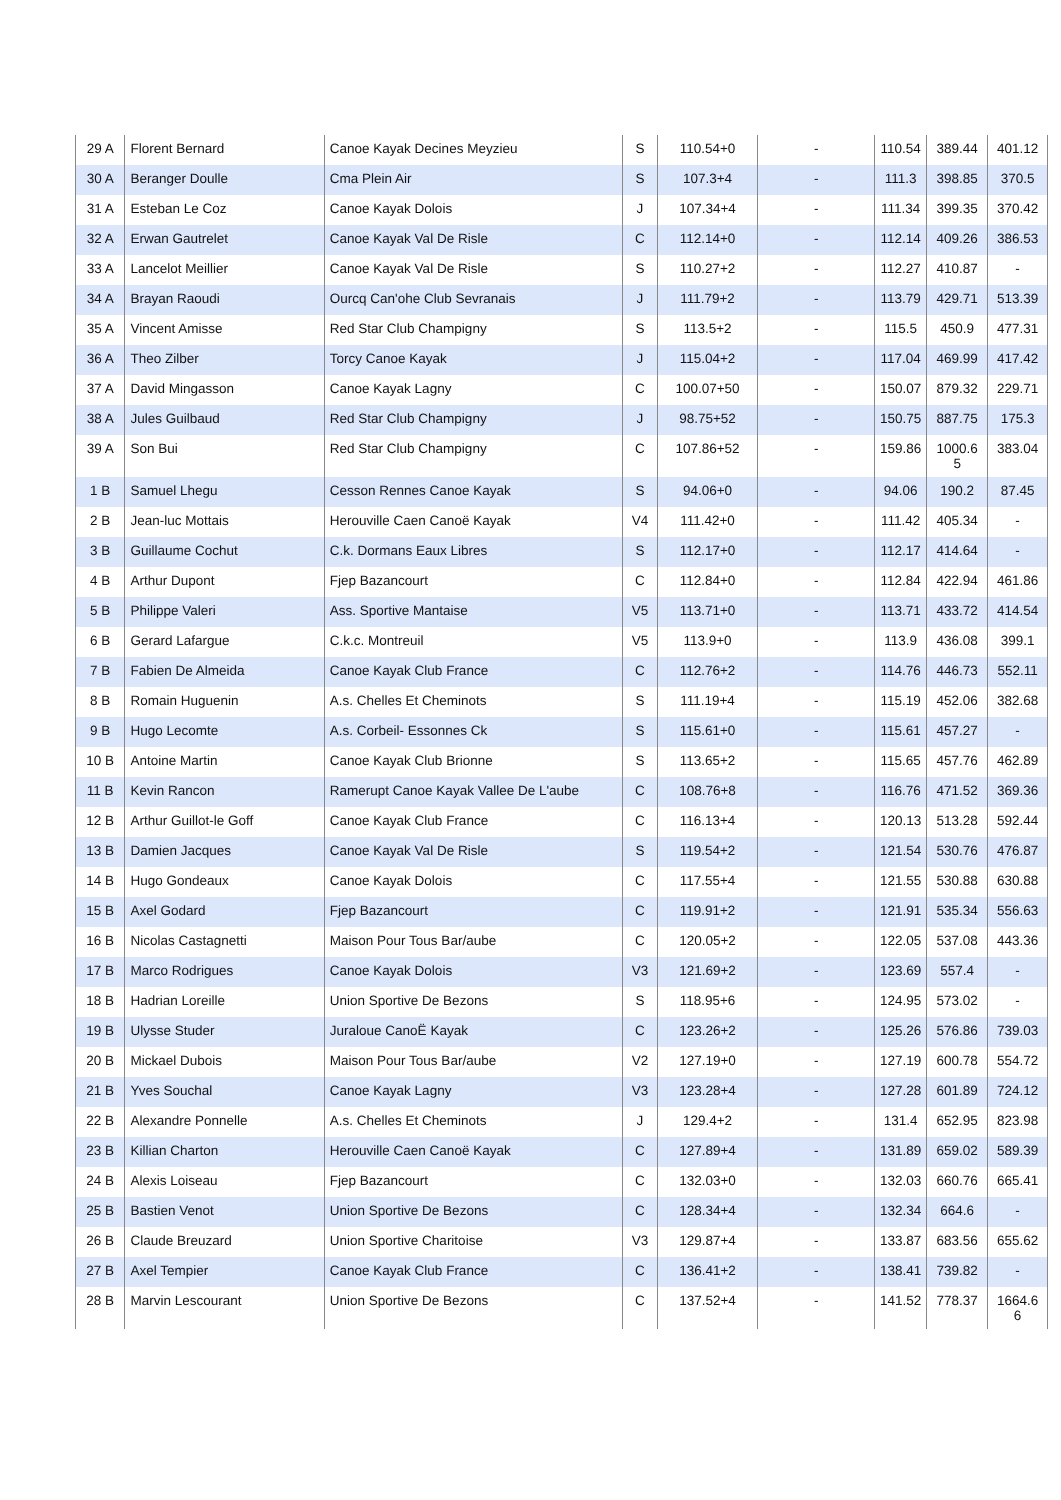| 29 A | Florent Bernard | Canoe Kayak Decines Meyzieu | S | 110.54+0 | - | 110.54 | 389.44 | 401.12 |
| 30 A | Beranger Doulle | Cma Plein Air | S | 107.3+4 | - | 111.3 | 398.85 | 370.5 |
| 31 A | Esteban Le Coz | Canoe Kayak Dolois | J | 107.34+4 | - | 111.34 | 399.35 | 370.42 |
| 32 A | Erwan Gautrelet | Canoe Kayak Val De Risle | C | 112.14+0 | - | 112.14 | 409.26 | 386.53 |
| 33 A | Lancelot Meillier | Canoe Kayak Val De Risle | S | 110.27+2 | - | 112.27 | 410.87 | - |
| 34 A | Brayan Raoudi | Ourcq Can'ohe Club Sevranais | J | 111.79+2 | - | 113.79 | 429.71 | 513.39 |
| 35 A | Vincent Amisse | Red Star Club Champigny | S | 113.5+2 | - | 115.5 | 450.9 | 477.31 |
| 36 A | Theo Zilber | Torcy Canoe Kayak | J | 115.04+2 | - | 117.04 | 469.99 | 417.42 |
| 37 A | David Mingasson | Canoe Kayak Lagny | C | 100.07+50 | - | 150.07 | 879.32 | 229.71 |
| 38 A | Jules Guilbaud | Red Star Club Champigny | J | 98.75+52 | - | 150.75 | 887.75 | 175.3 |
| 39 A | Son Bui | Red Star Club Champigny | C | 107.86+52 | - | 159.86 | 1000.6 5 | 383.04 |
| 1 B | Samuel Lhegu | Cesson Rennes Canoe Kayak | S | 94.06+0 | - | 94.06 | 190.2 | 87.45 |
| 2 B | Jean-luc Mottais | Herouville Caen Canoë Kayak | V4 | 111.42+0 | - | 111.42 | 405.34 | - |
| 3 B | Guillaume Cochut | C.k. Dormans Eaux Libres | S | 112.17+0 | - | 112.17 | 414.64 | - |
| 4 B | Arthur Dupont | Fjep Bazancourt | C | 112.84+0 | - | 112.84 | 422.94 | 461.86 |
| 5 B | Philippe Valeri | Ass. Sportive Mantaise | V5 | 113.71+0 | - | 113.71 | 433.72 | 414.54 |
| 6 B | Gerard Lafargue | C.k.c. Montreuil | V5 | 113.9+0 | - | 113.9 | 436.08 | 399.1 |
| 7 B | Fabien De Almeida | Canoe Kayak Club France | C | 112.76+2 | - | 114.76 | 446.73 | 552.11 |
| 8 B | Romain Huguenin | A.s. Chelles Et Cheminots | S | 111.19+4 | - | 115.19 | 452.06 | 382.68 |
| 9 B | Hugo Lecomte | A.s. Corbeil- Essonnes Ck | S | 115.61+0 | - | 115.61 | 457.27 | - |
| 10 B | Antoine Martin | Canoe Kayak Club Brionne | S | 113.65+2 | - | 115.65 | 457.76 | 462.89 |
| 11 B | Kevin Rancon | Ramerupt Canoe Kayak Vallee De L'aube | C | 108.76+8 | - | 116.76 | 471.52 | 369.36 |
| 12 B | Arthur Guillot-le Goff | Canoe Kayak Club France | C | 116.13+4 | - | 120.13 | 513.28 | 592.44 |
| 13 B | Damien Jacques | Canoe Kayak Val De Risle | S | 119.54+2 | - | 121.54 | 530.76 | 476.87 |
| 14 B | Hugo Gondeaux | Canoe Kayak Dolois | C | 117.55+4 | - | 121.55 | 530.88 | 630.88 |
| 15 B | Axel Godard | Fjep Bazancourt | C | 119.91+2 | - | 121.91 | 535.34 | 556.63 |
| 16 B | Nicolas Castagnetti | Maison Pour Tous Bar/aube | C | 120.05+2 | - | 122.05 | 537.08 | 443.36 |
| 17 B | Marco Rodrigues | Canoe Kayak Dolois | V3 | 121.69+2 | - | 123.69 | 557.4 | - |
| 18 B | Hadrian Loreille | Union Sportive De Bezons | S | 118.95+6 | - | 124.95 | 573.02 | - |
| 19 B | Ulysse Studer | Juraloue CanoË Kayak | C | 123.26+2 | - | 125.26 | 576.86 | 739.03 |
| 20 B | Mickael Dubois | Maison Pour Tous Bar/aube | V2 | 127.19+0 | - | 127.19 | 600.78 | 554.72 |
| 21 B | Yves Souchal | Canoe Kayak Lagny | V3 | 123.28+4 | - | 127.28 | 601.89 | 724.12 |
| 22 B | Alexandre Ponnelle | A.s. Chelles Et Cheminots | J | 129.4+2 | - | 131.4 | 652.95 | 823.98 |
| 23 B | Killian Charton | Herouville Caen Canoë Kayak | C | 127.89+4 | - | 131.89 | 659.02 | 589.39 |
| 24 B | Alexis Loiseau | Fjep Bazancourt | C | 132.03+0 | - | 132.03 | 660.76 | 665.41 |
| 25 B | Bastien Venot | Union Sportive De Bezons | C | 128.34+4 | - | 132.34 | 664.6 | - |
| 26 B | Claude Breuzard | Union Sportive Charitoise | V3 | 129.87+4 | - | 133.87 | 683.56 | 655.62 |
| 27 B | Axel Tempier | Canoe Kayak Club France | C | 136.41+2 | - | 138.41 | 739.82 | - |
| 28 B | Marvin Lescourant | Union Sportive De Bezons | C | 137.52+4 | - | 141.52 | 778.37 | 1664.6 6 |